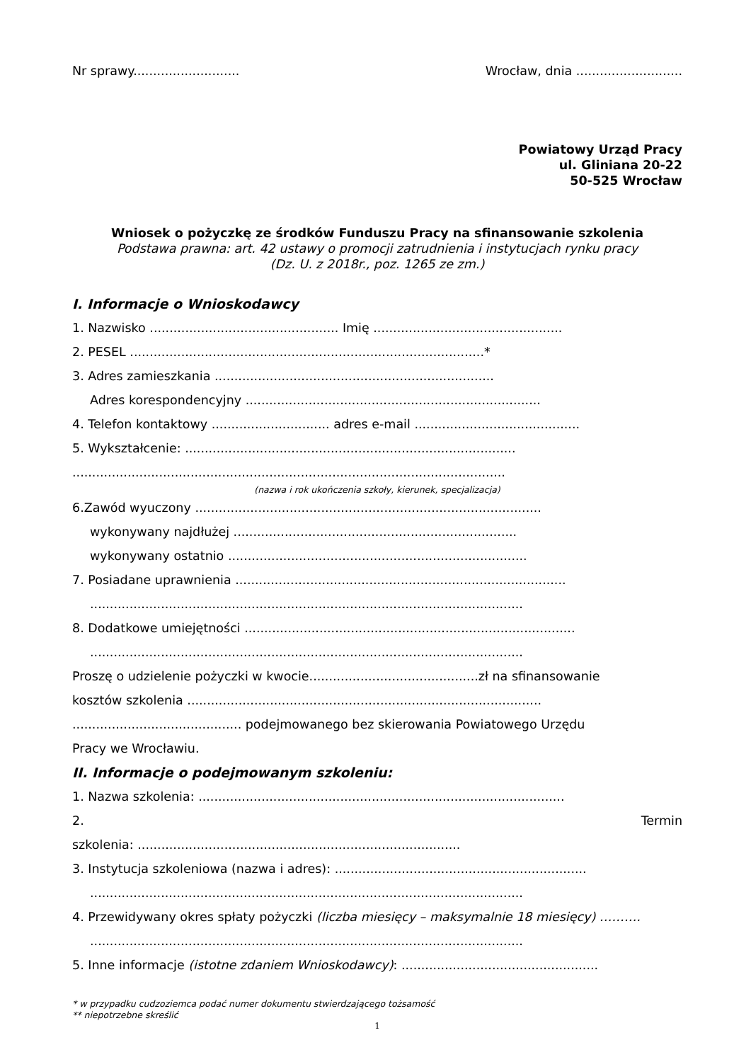Nr sprawy........................... Wrocław, dnia ...........................
Powiatowy Urząd Pracy
ul. Gliniana 20-22
50-525 Wrocław
Wniosek o pożyczkę ze środków Funduszu Pracy na sfinansowanie szkolenia
Podstawa prawna: art. 42 ustawy o promocji zatrudnienia i instytucjach rynku pracy
(Dz. U. z 2018r., poz. 1265 ze zm.)
I. Informacje o Wnioskodawcy
1. Nazwisko ................................................ Imię ................................................
2. PESEL ..........................................................................................*
3. Adres zamieszkania .......................................................................
Adres korespondencyjny ...........................................................................
4. Telefon kontaktowy .............................. adres e-mail ..........................................
5. Wykształcenie: ....................................................................................
..............................................................................................................
(nazwa i rok ukończenia szkoły, kierunek, specjalizacja)
6.Zawód wyuczony ........................................................................................
wykonywany najdłużej ........................................................................
wykonywany ostatnio ............................................................................
7. Posiadane uprawnienia ....................................................................................
..............................................................................................................
8. Dodatkowe umiejętności ....................................................................................
..............................................................................................................
Proszę o udzielenie pożyczki w kwocie...........................................zł na sfinansowanie
kosztów szkolenia ..........................................................................................
........................................... podejmowanego bez skierowania Powiatowego Urzędu
Pracy we Wrocławiu.
II. Informacje o podejmowanym szkoleniu:
1. Nazwa szkolenia: .............................................................................................
2. Termin
szkolenia: ..................................................................................
3. Instytucja szkoleniowa (nazwa i adres): ................................................................
..............................................................................................................
4. Przewidywany okres spłaty pożyczki (liczba miesięcy – maksymalnie 18 miesięcy) ……….
..............................................................................................................
5. Inne informacje (istotne zdaniem Wnioskodawcy): ..................................................
* w przypadku cudzoziemca podać numer dokumentu stwierdzającego tożsamość
** niepotrzebne skreślić
1